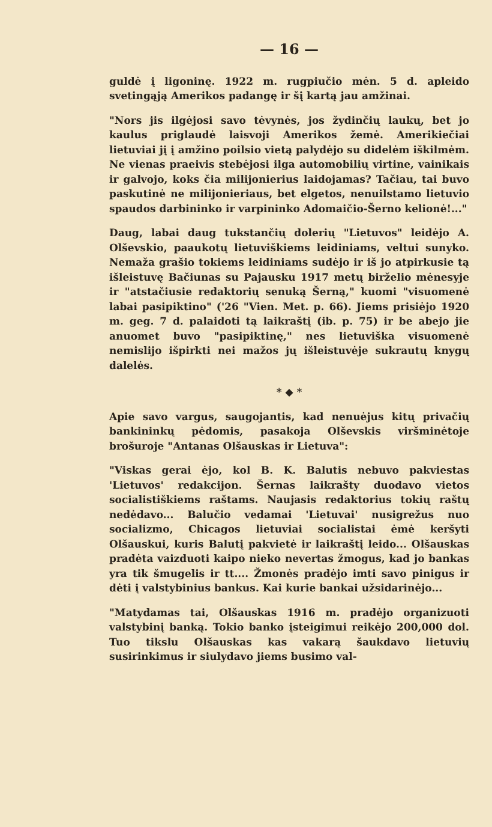— 16 —
guldė į ligoninę. 1922 m. rugpiučio mėn. 5 d. apleido svetingąją Amerikos padangę ir šį kartą jau amžinai.
"Nors jis ilgėjosi savo tėvynės, jos žydinčių laukų, bet jo kaulus priglaudė laisvoji Amerikos žemė. Amerikiečiai lietuviai jį į amžino poilsio vietą palydėjo su didelėm iškilmėm. Ne vienas praeivis stebėjosi ilga automobilių virtine, vainikais ir galvojo, koks čia milijonierius laidojamas? Tačiau, tai buvo paskutinė ne milijonieriaus, bet elgetos, nenuilstamo lietuvio spaudos darbininko ir varpininko Adomaičio-Šerno kelionė!..."
Daug, labai daug tukstančių dolerių "Lietuvos" leidėjo A. Olševskio, paaukotų lietuviškiems leidiniams, veltui sunyko. Nemaža grašio tokiems leidiniams sudėjo ir iš jo atpirkusie tą išleistuvę Bačiunas su Pajausku 1917 metų birželio mėnesyje ir "atstačiusie redaktorių senuką Šerną," kuomi "visuomenė labai pasipiktino" ('26 "Vien. Met. p. 66). Jiems prisiėjo 1920 m. geg. 7 d. palaidoti tą laikraštį (ib. p. 75) ir be abejo jie anuomet buvo "pasipiktinę," nes lietuviška visuomenė nemislijo išpirkti nei mažos jų išleistuvėje sukrautų knygų dalelės.
* ◆ *
Apie savo vargus, saugojantis, kad nenuėjus kitų privačių bankininkų pėdomis, pasakoja Olševskis viršminėtoje brošuroje "Antanas Olšauskas ir Lietuva":
"Viskas gerai ėjo, kol B. K. Balutis nebuvo pakviestas 'Lietuvos' redakcijon. Šernas laikrašty duodavo vietos socialistiškiems raštams. Naujasis redaktorius tokių raštų nedėdavo... Balučio vedamai 'Lietuvai' nusigrežus nuo socializmo, Chicagos lietuviai socialistai ėmė keršyti Olšauskui, kuris Balutį pakvietė ir laikraštį leido... Olšauskas pradėta vaizduoti kaipo nieko nevertas žmogus, kad jo bankas yra tik šmugelis ir tt.... Žmonės pradėjo imti savo pinigus ir dėti į valstybinius bankus. Kai kurie bankai užsidarinėjo...
"Matydamas tai, Olšauskas 1916 m. pradėjo organizuoti valstybinį banką. Tokio banko įsteigimui reikėjo 200,000 dol. Tuo tikslu Olšauskas kas vakarą šaukdavo lietuvių susirinkimus ir siulydavo jiems busimo val-